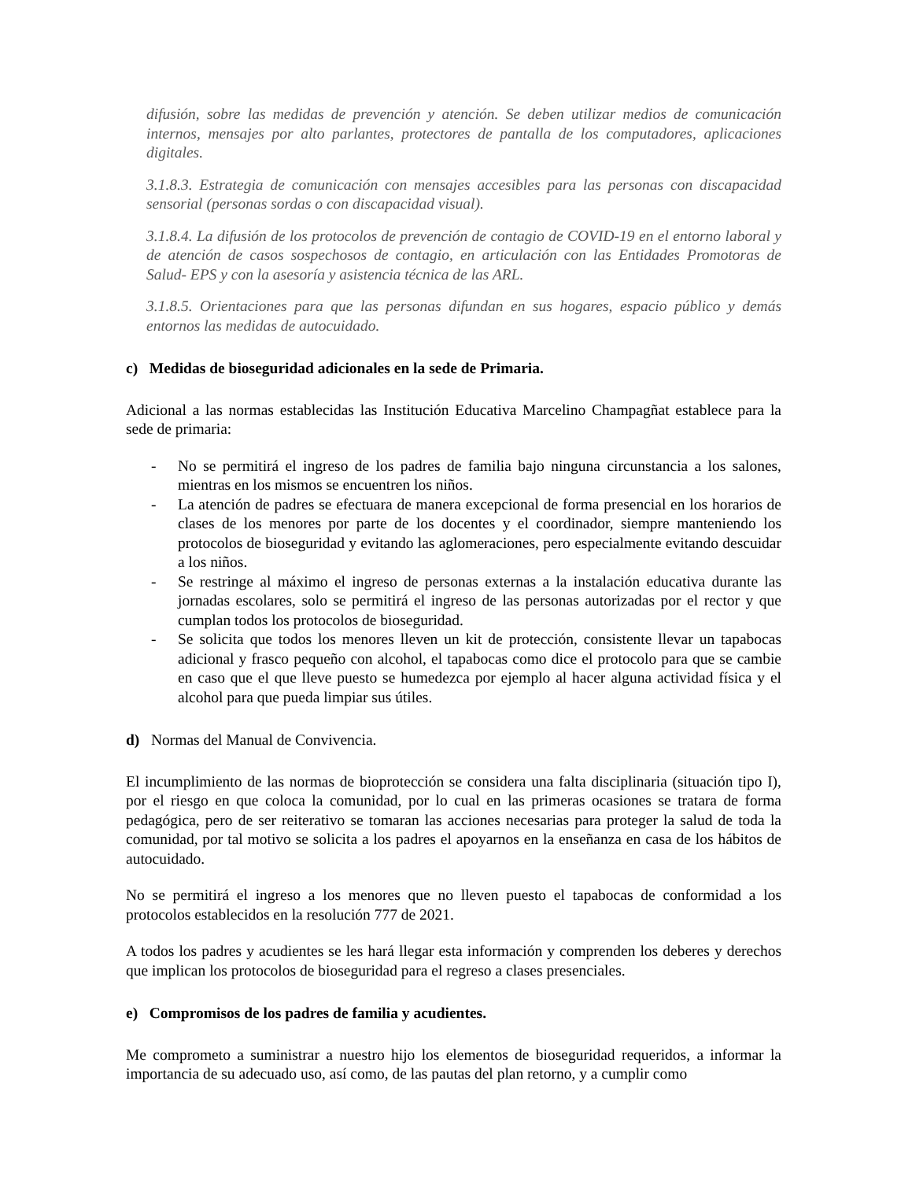difusión, sobre las medidas de prevención y atención. Se deben utilizar medios de comunicación internos, mensajes por alto parlantes, protectores de pantalla de los computadores, aplicaciones digitales.
3.1.8.3. Estrategia de comunicación con mensajes accesibles para las personas con discapacidad sensorial (personas sordas o con discapacidad visual).
3.1.8.4. La difusión de los protocolos de prevención de contagio de COVID-19 en el entorno laboral y de atención de casos sospechosos de contagio, en articulación con las Entidades Promotoras de Salud- EPS y con la asesoría y asistencia técnica de las ARL.
3.1.8.5. Orientaciones para que las personas difundan en sus hogares, espacio público y demás entornos las medidas de autocuidado.
c) Medidas de bioseguridad adicionales en la sede de Primaria.
Adicional a las normas establecidas las Institución Educativa Marcelino Champagñat establece para la sede de primaria:
- No se permitirá el ingreso de los padres de familia bajo ninguna circunstancia a los salones, mientras en los mismos se encuentren los niños.
- La atención de padres se efectuara de manera excepcional de forma presencial en los horarios de clases de los menores por parte de los docentes y el coordinador, siempre manteniendo los protocolos de bioseguridad y evitando las aglomeraciones, pero especialmente evitando descuidar a los niños.
- Se restringe al máximo el ingreso de personas externas a la instalación educativa durante las jornadas escolares, solo se permitirá el ingreso de las personas autorizadas por el rector y que cumplan todos los protocolos de bioseguridad.
- Se solicita que todos los menores lleven un kit de protección, consistente llevar un tapabocas adicional y frasco pequeño con alcohol, el tapabocas como dice el protocolo para que se cambie en caso que el que lleve puesto se humedezca por ejemplo al hacer alguna actividad física y el alcohol para que pueda limpiar sus útiles.
d) Normas del Manual de Convivencia.
El incumplimiento de las normas de bioprotección se considera una falta disciplinaria (situación tipo I), por el riesgo en que coloca la comunidad, por lo cual en las primeras ocasiones se tratara de forma pedagógica, pero de ser reiterativo se tomaran las acciones necesarias para proteger la salud de toda la comunidad, por tal motivo se solicita a los padres el apoyarnos en la enseñanza en casa de los hábitos de autocuidado.
No se permitirá el ingreso a los menores que no lleven puesto el tapabocas de conformidad a los protocolos establecidos en la resolución 777 de 2021.
A todos los padres y acudientes se les hará llegar esta información y comprenden los deberes y derechos que implican los protocolos de bioseguridad para el regreso a clases presenciales.
e) Compromisos de los padres de familia y acudientes.
Me comprometo a suministrar a nuestro hijo los elementos de bioseguridad requeridos, a informar la importancia de su adecuado uso, así como, de las pautas del plan retorno, y a cumplir como